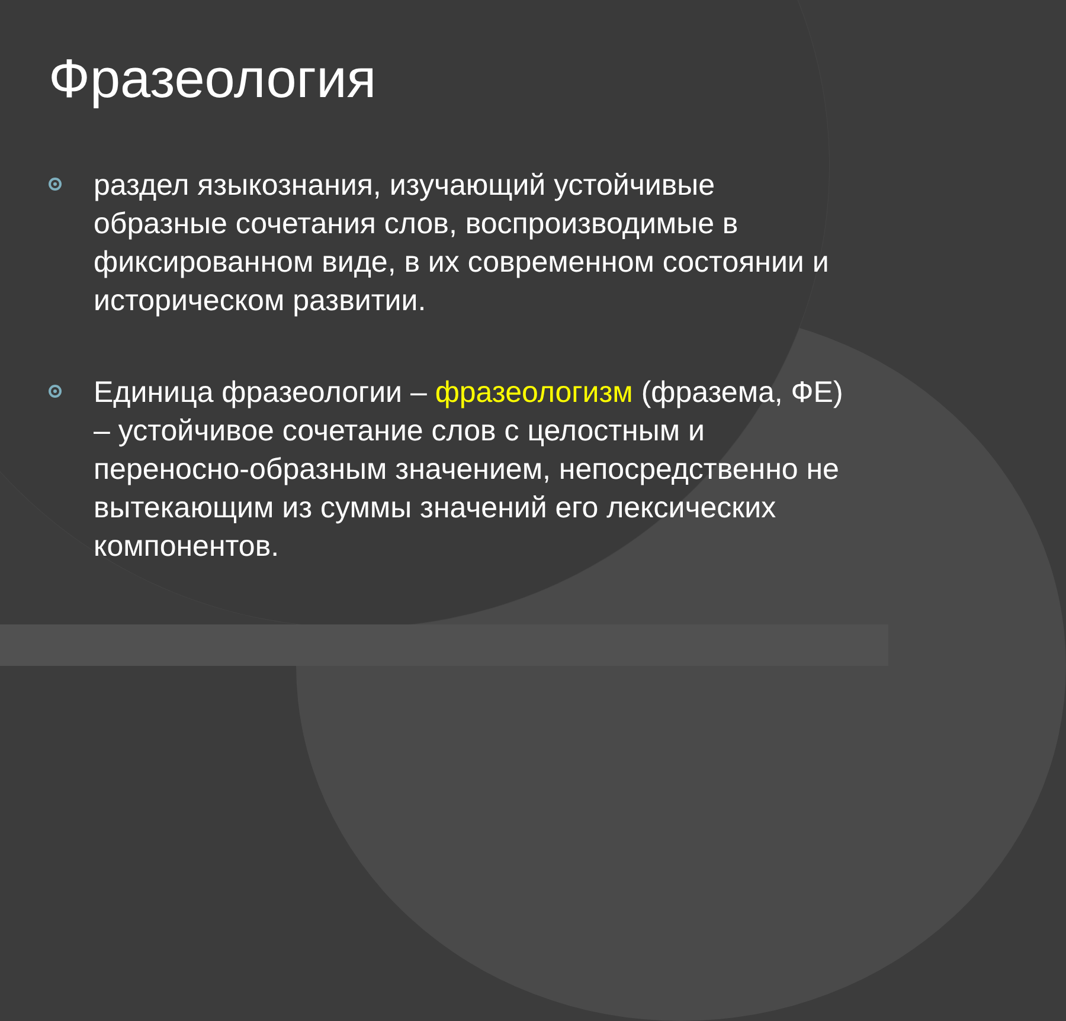Фразеология
раздел языкознания, изучающий устойчивые образные сочетания слов, воспроизводимые в фиксированном виде, в их современном состоянии и историческом развитии.
Единица фразеологии – фразеологизм (фразема, ФЕ) – устойчивое сочетание слов с целостным и переносно-образным значением, непосредственно не вытекающим из суммы значений его лексических компонентов.